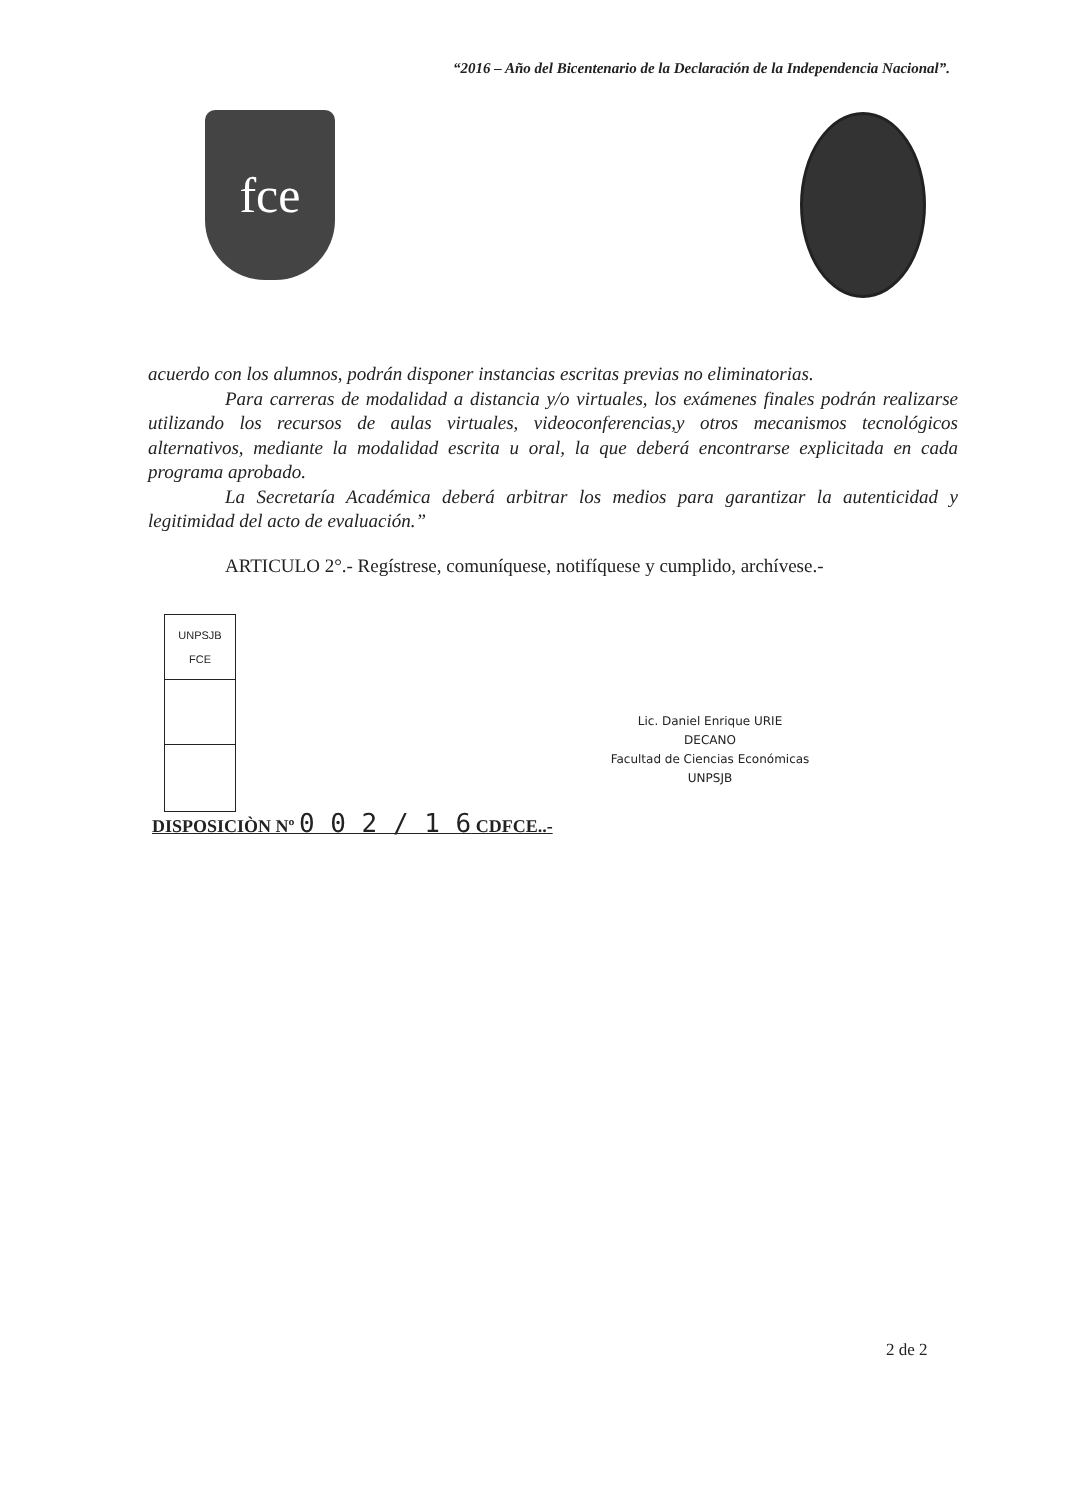“2016 – Año del Bicentenario de la Declaración de la Independencia Nacional”.
fce
acuerdo con los alumnos, podrán disponer instancias escritas previas no eliminatorias.
Para carreras de modalidad a distancia y/o virtuales, los exámenes finales podrán realizarse utilizando los recursos de aulas virtuales, videoconferencias,y otros mecanismos tecnológicos alternativos, mediante la modalidad escrita u oral, la que deberá encontrarse explicitada en cada programa aprobado.
La Secretaría Académica deberá arbitrar los medios para garantizar la autenticidad y legitimidad del acto de evaluación.”
ARTICULO 2°.- Regístrese, comuníquese, notifíquese y cumplido, archívese.-
| UNPSJB FCE |
Lic. Daniel Enrique URIE
DECANO
Facultad de Ciencias Económicas
UNPSJB
DISPOSICIÒN Nº 0 0 2 / 1 6 CDFCE..-
2 de 2